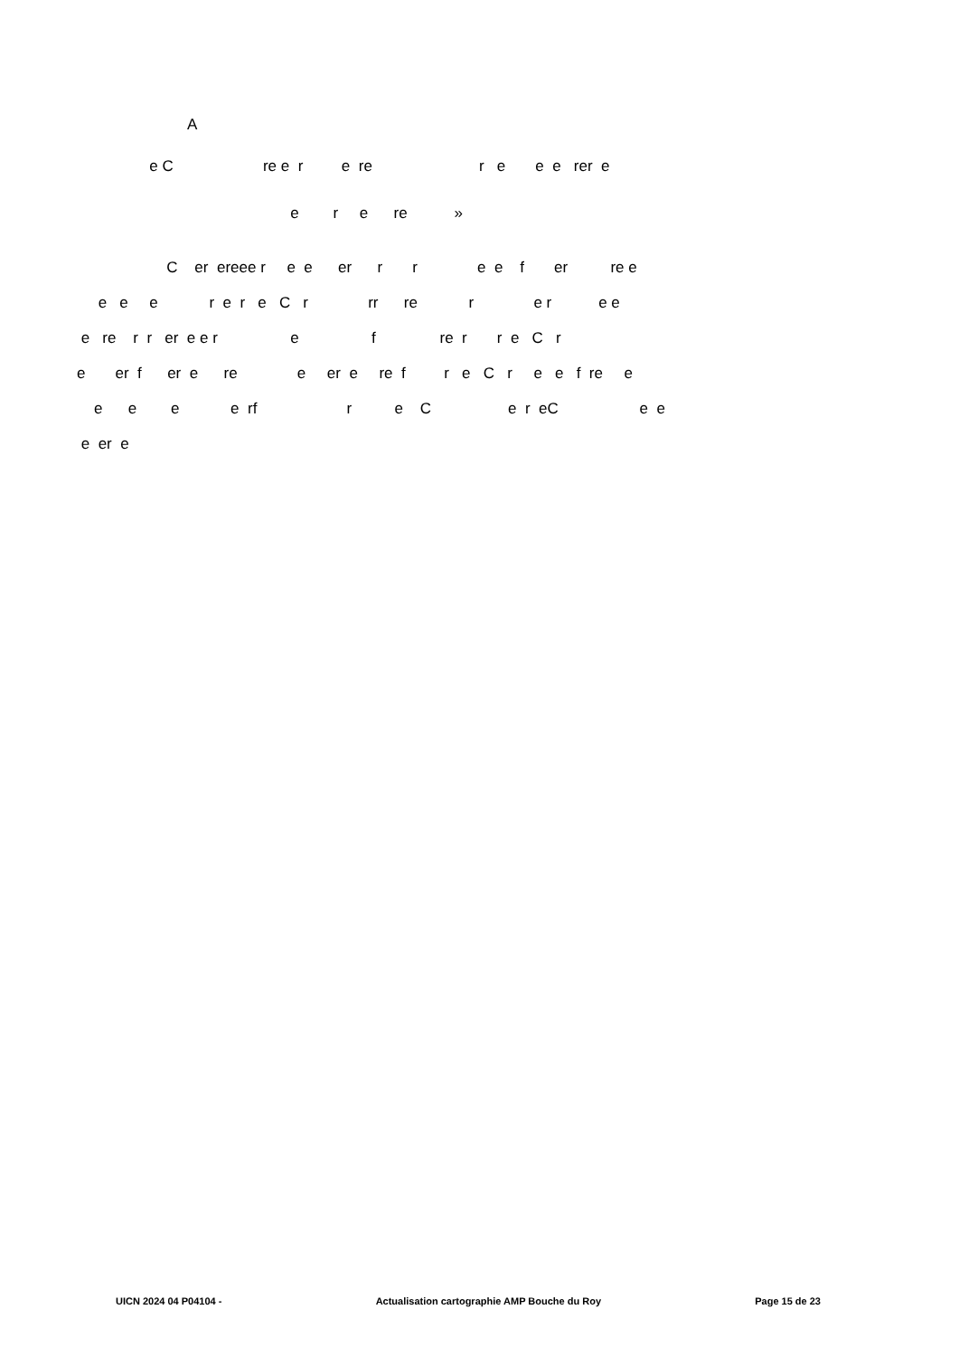A
e C re e r e re r e e e rer e
e r e re »
C er ereee r e e er r r e e f er re e
e e e r e r e C r rr re r e r e e
e re r r er e e r e f re r r e C r
e er f er e re e er e re f r e C r e e f re e
e e e e rf r e C e r eC e e
e er e
UICN 2024 04 P04104 - Actualisation cartographie AMP Bouche du Roy Page 15 de 23